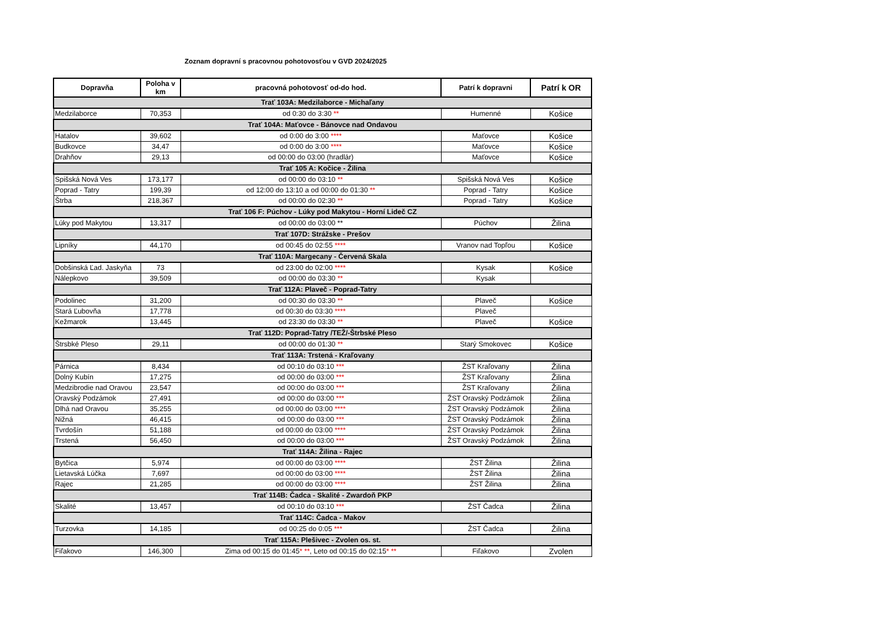Zoznam dopravní s pracovnou pohotovosťou v GVD 2024/2025
| Dopravňa | Poloha v km | pracovná pohotovosť od-do hod. | Patrí k dopravni | Patrí k OR |
| --- | --- | --- | --- | --- |
| Trať 103A: Medzilaborce - Michaľany | | | | |
| Medzilaborce | 70,353 | od 0:30 do 3:30 ** | Humenné | Košice |
| Trať 104A: Maťovce - Bánovce nad Ondavou | | | | |
| Hatalov | 39,602 | od 0:00 do 3:00 **** | Maťovce | Košice |
| Budkovce | 34,47 | od 0:00 do 3:00 **** | Maťovce | Košice |
| Drahňov | 29,13 | od 00:00 do 03:00 (hradlár) | Maťovce | Košice |
| Trať 105 A: Kočice - Žilina | | | | |
| Spišská Nová Ves | 173,177 | od 00:00 do 03:10 ** | Spišská Nová Ves | Košice |
| Poprad - Tatry | 199,39 | od 12:00 do 13:10 a od 00:00 do 01:30 ** | Poprad - Tatry | Košice |
| Štrba | 218,367 | od 00:00 do 02:30 ** | Poprad - Tatry | Košice |
| Trať 106 F: Púchov - Lúky pod Makytou - Horní Lideč CZ | | | | |
| Lúky pod Makytou | 13,317 | od 00:00 do 03:00 ** | Púchov | Žilina |
| Trať 107D: Strážske - Prešov | | | | |
| Lipníky | 44,170 | od 00:45 do 02:55 **** | Vranov nad Topľou | Košice |
| Trať 110A: Margecany - Červená Skala | | | | |
| Dobšinská Ľad. Jaskyňa | 73 | od 23:00 do 02:00 **** | Kysak | Košice |
| Nálepkovo | 39,509 | od 00:00 do 03:30 ** | Kysak | |
| Trať 112A: Plaveč - Poprad-Tatry | | | | |
| Podolinec | 31,200 | od 00:30 do 03:30 ** | Plaveč | Košice |
| Stará Ľubovňa | 17,778 | od 00:30 do 03:30 **** | Plaveč | |
| Kežmarok | 13,445 | od 23:30 do 03:30 ** | Plaveč | Košice |
| Trať 112D: Poprad-Tatry /TEŽ/-Štrbské Pleso | | | | |
| Štrsbké Pleso | 29,11 | od 00:00 do 01:30 ** | Starý Smokovec | Košice |
| Trať 113A: Trstená - Kraľovany | | | | |
| Párnica | 8,434 | od 00:10 do 03:10 *** | ŽST Kraľovany | Žilina |
| Dolný Kubín | 17,275 | od 00:00 do 03:00 *** | ŽST Kraľovany | Žilina |
| Medzibrodie nad Oravou | 23,547 | od 00:00 do 03:00 *** | ŽST Kraľovany | Žilina |
| Oravský Podzámok | 27,491 | od 00:00 do 03:00 *** | ŽST Oravský Podzámok | Žilina |
| Dlhá nad Oravou | 35,255 | od 00:00 do 03:00 **** | ŽST Oravský Podzámok | Žilina |
| Nižná | 46,415 | od 00:00 do 03:00 *** | ŽST Oravský Podzámok | Žilina |
| Tvrdošín | 51,188 | od 00:00 do 03:00 **** | ŽST Oravský Podzámok | Žilina |
| Trstená | 56,450 | od 00:00 do 03:00 *** | ŽST Oravský Podzámok | Žilina |
| Trať 114A: Žilina - Rajec | | | | |
| Bytčica | 5,974 | od 00:00 do 03:00 **** | ŽST Žilina | Žilina |
| Lietavská Lúčka | 7,697 | od 00:00 do 03:00 **** | ŽST Žilina | Žilina |
| Rajec | 21,285 | od 00:00 do 03:00 **** | ŽST Žilina | Žilina |
| Trať 114B: Čadca - Skalité - Zwardoň PKP | | | | |
| Skalité | 13,457 | od 00:10 do 03:10 *** | ŽST Čadca | Žilina |
| Trať 114C: Čadca - Makov | | | | |
| Turzovka | 14,185 | od 00:25 do 0:05 *** | ŽST Čadca | Žilina |
| Trať 115A: Plešivec - Zvolen os. st. | | | | |
| Fiľakovo | 146,300 | Zima od 00:15 do 01:45 * ** , Leto od 00:15 do 02:15 * ** | Fiľakovo | Zvolen |